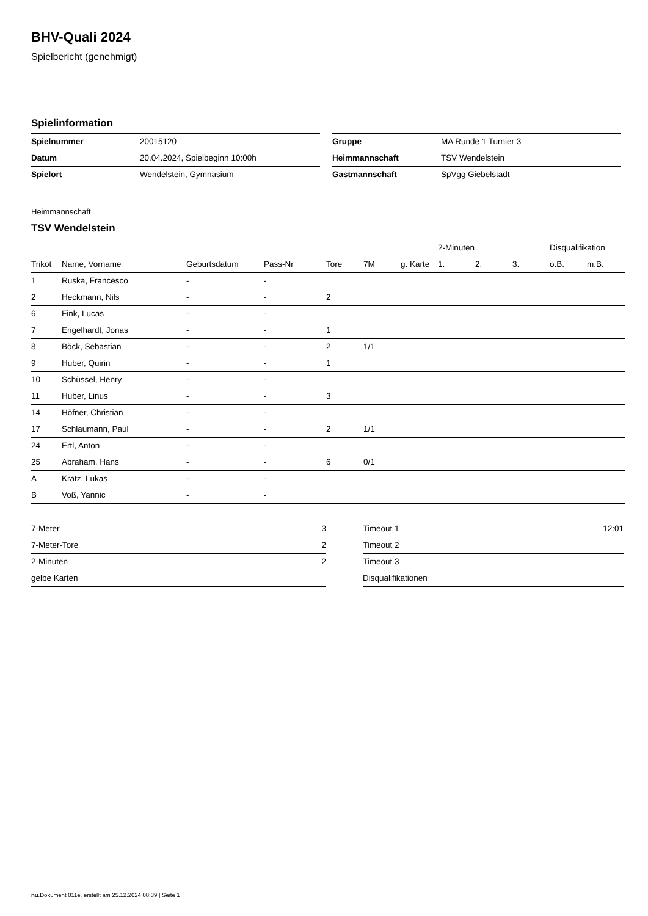BHV-Quali 2024
Spielbericht (genehmigt)
Spielinformation
| Spielnummer | 20015120 |
| Datum | 20.04.2024, Spielbeginn 10:00h |
| Spielort | Wendelstein, Gymnasium |
| Gruppe | MA Runde 1 Turnier 3 |
| Heimmannschaft | TSV Wendelstein |
| Gastmannschaft | SpVgg Giebelstadt |
Heimmannschaft
TSV Wendelstein
| | | | | | | | 2-Minuten | | | Disqualifikation | |
| --- | --- | --- | --- | --- | --- | --- | --- | --- | --- | --- | --- |
| Trikot | Name, Vorname | Geburtsdatum | Pass-Nr | Tore | 7M | g. Karte | 1. | 2. | 3. | o.B. | m.B. |
| 1 | Ruska, Francesco | - | - | | | | | | | | |
| 2 | Heckmann, Nils | - | - | 2 | | | | | | | |
| 6 | Fink, Lucas | - | - | | | | | | | | |
| 7 | Engelhardt, Jonas | - | - | 1 | | | | | | | |
| 8 | Böck, Sebastian | - | - | 2 | 1/1 | | | | | | |
| 9 | Huber, Quirin | - | - | 1 | | | | | | | |
| 10 | Schüssel, Henry | - | - | | | | | | | | |
| 11 | Huber, Linus | - | - | 3 | | | | | | | |
| 14 | Höfner, Christian | - | - | | | | | | | | |
| 17 | Schlaumann, Paul | - | - | 2 | 1/1 | | | | | | |
| 24 | Ertl, Anton | - | - | | | | | | | | |
| 25 | Abraham, Hans | - | - | 6 | 0/1 | | | | | | |
| A | Kratz, Lukas | - | - | | | | | | | | |
| B | Voß, Yannic | - | - | | | | | | | | |
| 7-Meter | 3 |
| 7-Meter-Tore | 2 |
| 2-Minuten | 2 |
| gelbe Karten | |
| Timeout 1 | 12:01 |
| Timeout 2 | |
| Timeout 3 | |
| Disqualifikationen | |
nu.Dokument 011e, erstellt am 25.12.2024 08:39 | Seite 1